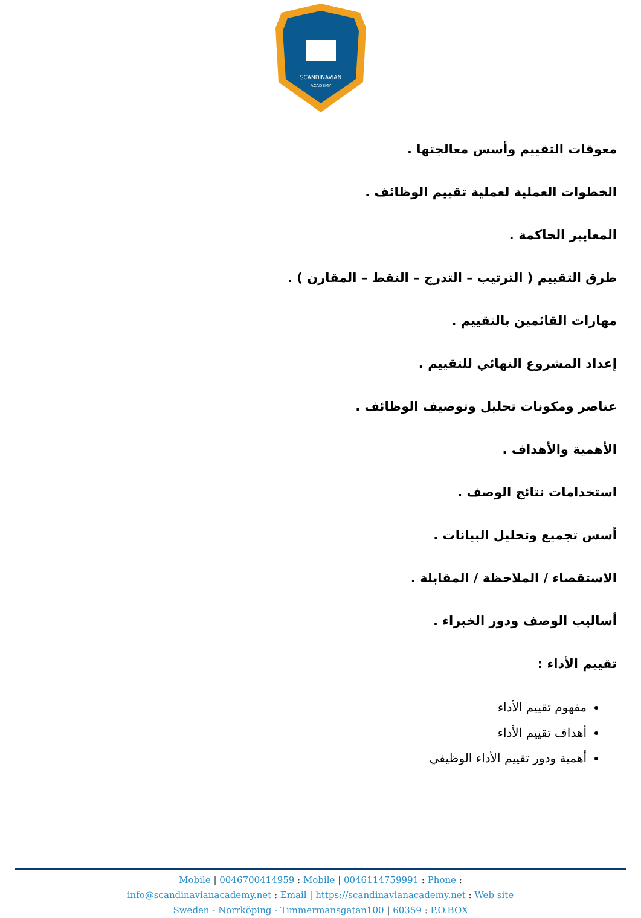SCANDINAVIAN
ACADEMY
معوقات التقييم وأسس معالجتها .
الخطوات العملية لعملية تقييم الوظائف .
المعايير الحاكمة .
طرق التقييم ( الترتيب – التدرج – النقط – المقارن ) .
مهارات القائمين بالتقييم .
إعداد المشروع النهائي للتقييم .
عناصر ومكونات تحليل وتوصيف الوظائف .
الأهمية والأهداف .
استخدامات نتائج الوصف .
أسس تجميع وتحليل البيانات .
الاستقصاء / الملاحظة / المقابلة .
أساليب الوصف ودور الخبراء .
تقييم الأداء :
مفهوم تقييم الأداء
أهداف تقييم الأداء
أهمية ودور تقييم الأداء الوظيفي
Mobile | 0046700414959 : Mobile | 0046114759991 : Phone :
info@scandinavianacademy.net : Email | https://scandinavianacademy.net : Web site
Sweden - Norrköping - Timmermansgatan100 | 60359 : P.O.BOX